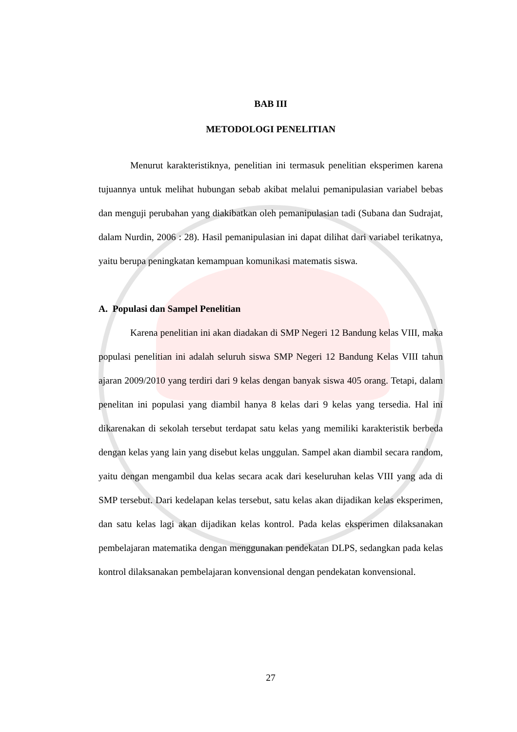BAB III
METODOLOGI PENELITIAN
Menurut karakteristiknya, penelitian ini termasuk penelitian eksperimen karena tujuannya untuk melihat hubungan sebab akibat melalui pemanipulasian variabel bebas dan menguji perubahan yang diakibatkan oleh pemanipulasian tadi (Subana dan Sudrajat, dalam Nurdin, 2006 : 28). Hasil pemanipulasian ini dapat dilihat dari variabel terikatnya, yaitu berupa peningkatan kemampuan komunikasi matematis siswa.
A. Populasi dan Sampel Penelitian
Karena penelitian ini akan diadakan di SMP Negeri 12 Bandung kelas VIII, maka populasi penelitian ini adalah seluruh siswa SMP Negeri 12 Bandung Kelas VIII tahun ajaran 2009/2010 yang terdiri dari 9 kelas dengan banyak siswa 405 orang. Tetapi, dalam penelitan ini populasi yang diambil hanya 8 kelas dari 9 kelas yang tersedia. Hal ini dikarenakan di sekolah tersebut terdapat satu kelas yang memiliki karakteristik berbeda dengan kelas yang lain yang disebut kelas unggulan. Sampel akan diambil secara random, yaitu dengan mengambil dua kelas secara acak dari keseluruhan kelas VIII yang ada di SMP tersebut. Dari kedelapan kelas tersebut, satu kelas akan dijadikan kelas eksperimen, dan satu kelas lagi akan dijadikan kelas kontrol. Pada kelas eksperimen dilaksanakan pembelajaran matematika dengan menggunakan pendekatan DLPS, sedangkan pada kelas kontrol dilaksanakan pembelajaran konvensional dengan pendekatan konvensional.
27